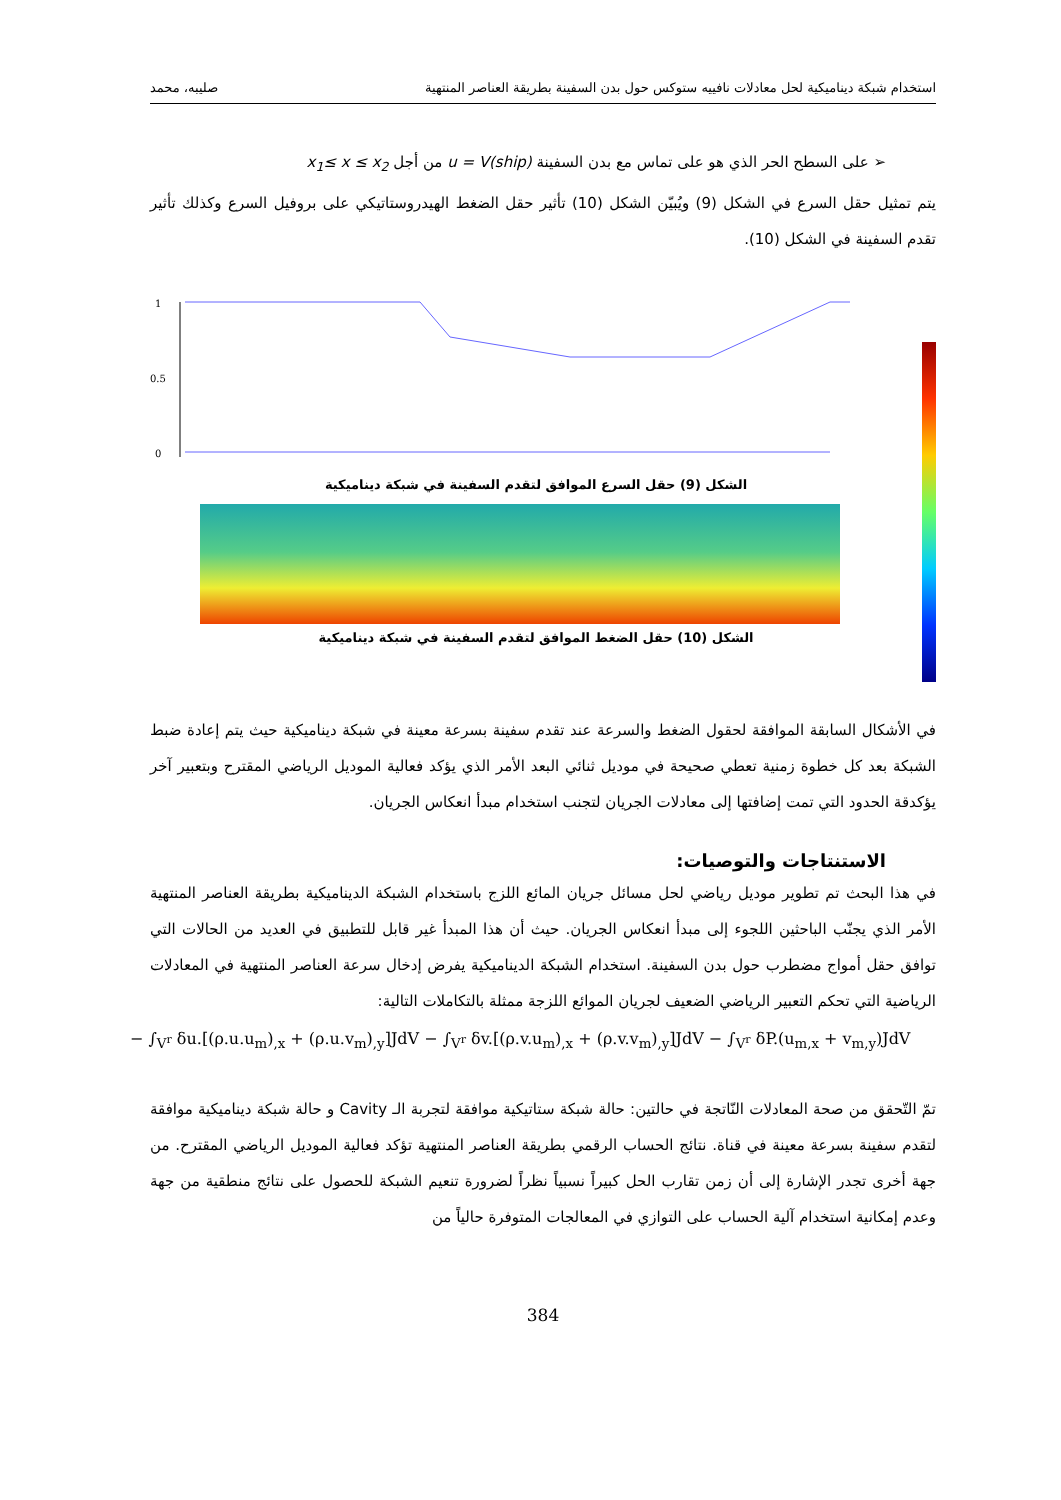استخدام شبكة ديناميكية لحل معادلات نافييه ستوكس حول بدن السفينة بطريقة العناصر المنتهية صليبه، محمد
➢ على السطح الحر الذي هو على تماس مع بدن السفينة u = V(ship) من أجل x<sub>1</sub>≤ x ≤ x<sub>2</sub>
يتم تمثيل حقل السرع في الشكل (9) ويُبيّن الشكل (10) تأثير حقل الضغط الهيدروستاتيكي على بروفيل السرع وكذلك تأثير تقدم السفينة في الشكل (10).
1
0.5
0
الشكل (9) حقل السرع الموافق لتقدم السفينة في شبكة ديناميكية
الشكل (10) حقل الضغط الموافق لتقدم السفينة في شبكة ديناميكية
في الأشكال السابقة الموافقة لحقول الضغط والسرعة عند تقدم سفينة بسرعة معينة في شبكة ديناميكية حيث يتم إعادة ضبط الشبكة بعد كل خطوة زمنية تعطي صحيحة في موديل ثنائي البعد الأمر الذي يؤكد فعالية الموديل الرياضي المقترح وبتعبير آخر يؤكدقة الحدود التي تمت إضافتها إلى معادلات الجريان لتجنب استخدام مبدأ انعكاس الجريان.
الاستنتاجات والتوصيات:
في هذا البحث تم تطوير موديل رياضي لحل مسائل جريان المائع اللزج باستخدام الشبكة الديناميكية بطريقة العناصر المنتهية الأمر الذي يجنّب الباحثين اللجوء إلى مبدأ انعكاس الجريان. حيث أن هذا المبدأ غير قابل للتطبيق في العديد من الحالات التي توافق حقل أمواج مضطرب حول بدن السفينة. استخدام الشبكة الديناميكية يفرض إدخال سرعة العناصر المنتهية في المعادلات الرياضية التي تحكم التعبير الرياضي الضعيف لجريان الموائع اللزجة ممثلة بالتكاملات التالية:
− ∫<sub>V<sup>r</sup></sub> δu.[(ρ.u.u<sub>m</sub>)<sub>,x</sub> + (ρ.u.v<sub>m</sub>)<sub>,y</sub>]JdV − ∫<sub>V<sup>r</sup></sub> δv.[(ρ.v.u<sub>m</sub>)<sub>,x</sub> + (ρ.v.v<sub>m</sub>)<sub>,y</sub>]JdV − ∫<sub>V<sup>r</sup></sub> δP.(u<sub>m,x</sub> + v<sub>m,y</sub>)JdV
تمّ التّحقق من صحة المعادلات النّاتجة في حالتين: حالة شبكة ستاتيكية موافقة لتجربة الـ Cavity و حالة شبكة ديناميكية موافقة لتقدم سفينة بسرعة معينة في قناة. نتائج الحساب الرقمي بطريقة العناصر المنتهية تؤكد فعالية الموديل الرياضي المقترح. من جهة أخرى تجدر الإشارة إلى أن زمن تقارب الحل كبيراً نسبياً نظراً لضرورة تنعيم الشبكة للحصول على نتائج منطقية من جهة وعدم إمكانية استخدام آلية الحساب على التوازي في المعالجات المتوفرة حالياً من
384